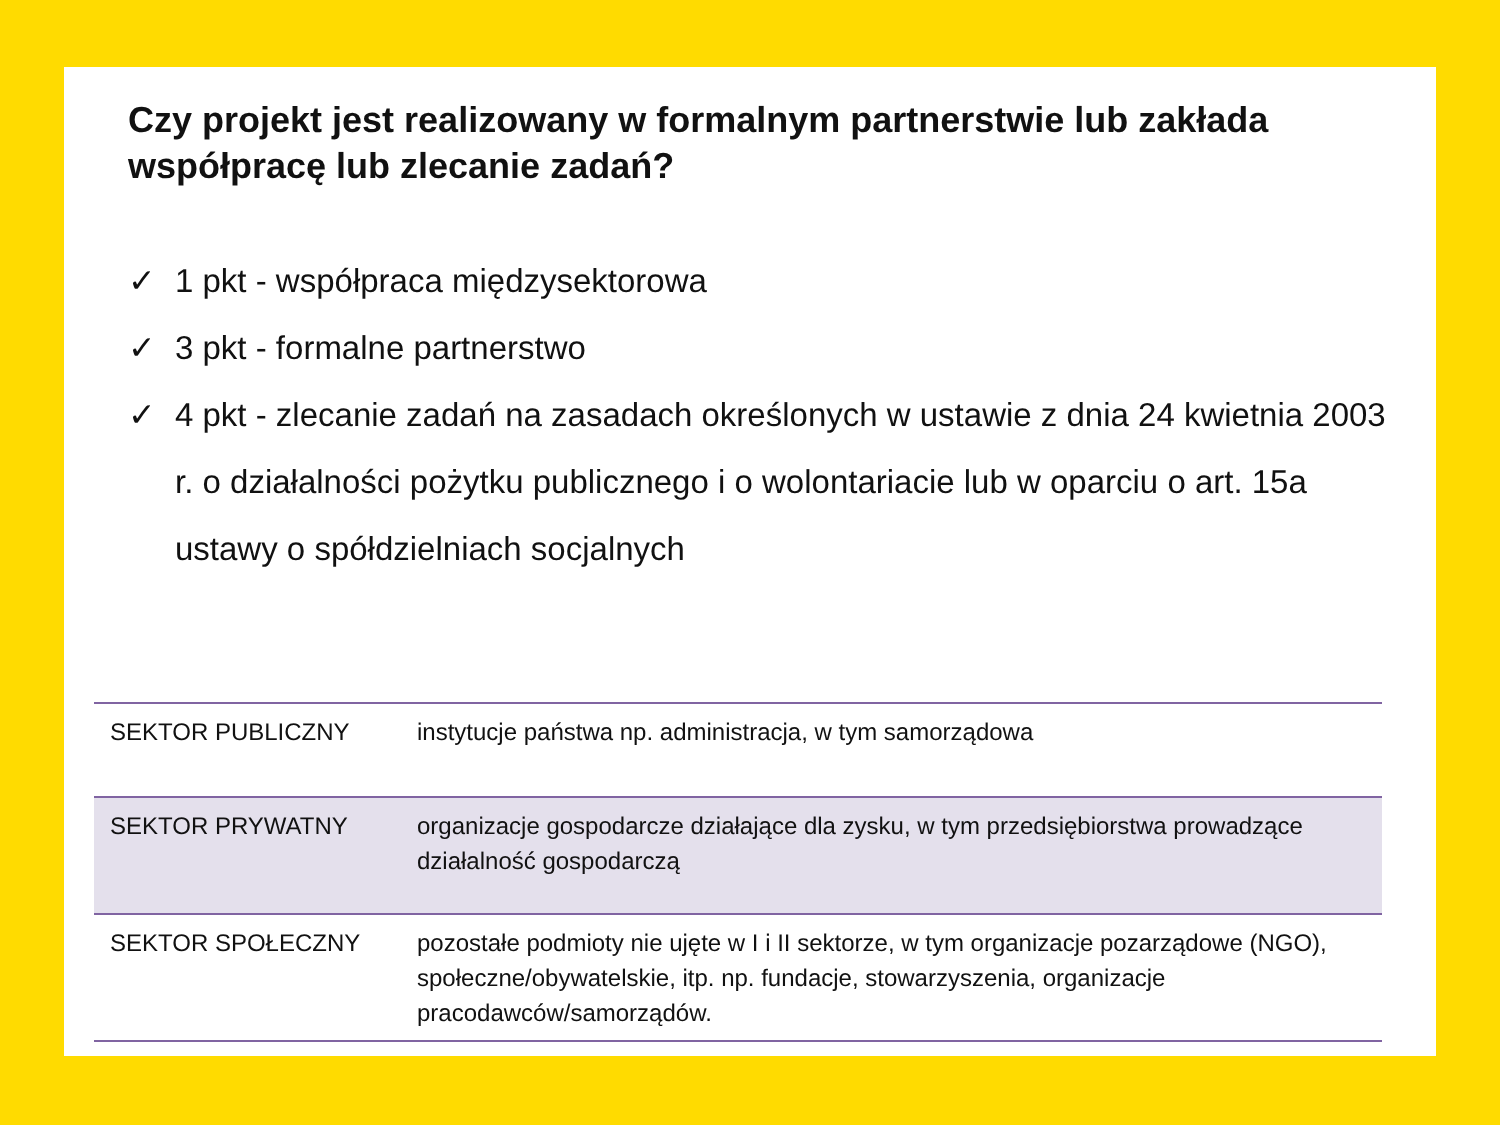Czy projekt jest realizowany w formalnym partnerstwie lub zakłada współpracę lub zlecanie zadań?
✓ 1 pkt - współpraca międzysektorowa
✓ 3 pkt - formalne partnerstwo
✓ 4 pkt - zlecanie zadań na zasadach określonych w ustawie z dnia 24 kwietnia 2003 r. o działalności pożytku publicznego i o wolontariacie lub w oparciu o art. 15a ustawy o spółdzielniach socjalnych
| SEKTOR PUBLICZNY | instytucje państwa np. administracja, w tym samorządowa |
| SEKTOR PRYWATNY | organizacje gospodarcze działające dla zysku, w tym przedsiębiorstwa prowadzące działalność gospodarczą |
| SEKTOR SPOŁECZNY | pozostałe podmioty nie ujęte w I i II sektorze, w tym organizacje pozarządowe (NGO), społeczne/obywatelskie, itp. np. fundacje, stowarzyszenia, organizacje pracodawców/samorządów. |